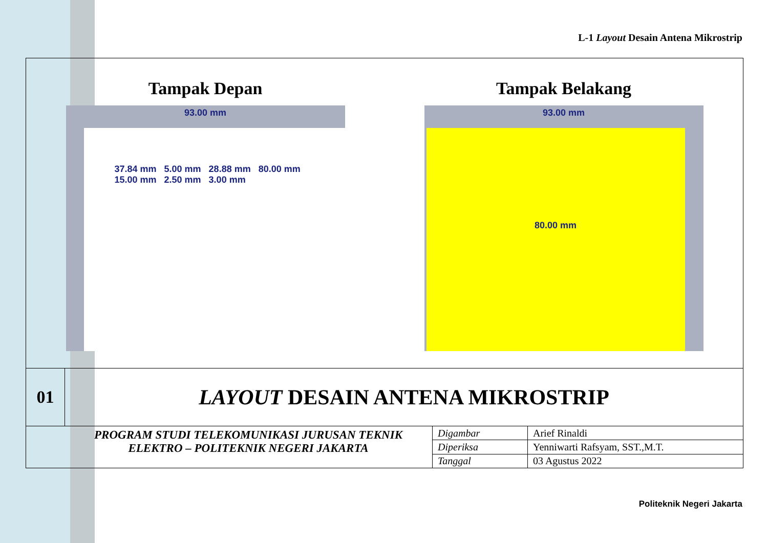L-1 Layout Desain Antena Mikrostrip
Tampak Depan
93.00 mm
37.84 mm 5.00 mm 28.88 mm 80.00 mm
15.00 mm 2.50 mm 3.00 mm
Tampak Belakang
93.00 mm
80.00 mm
01
LAYOUT DESAIN ANTENA MIKROSTRIP
PROGRAM STUDI TELEKOMUNIKASI JURUSAN TEKNIK
ELEKTRO – POLITEKNIK NEGERI JAKARTA
| Digambar | Arief Rinaldi |
| Diperiksa | Yenniwarti Rafsyam, SST.,M.T. |
| Tanggal | 03 Agustus 2022 |
Politeknik Negeri Jakarta